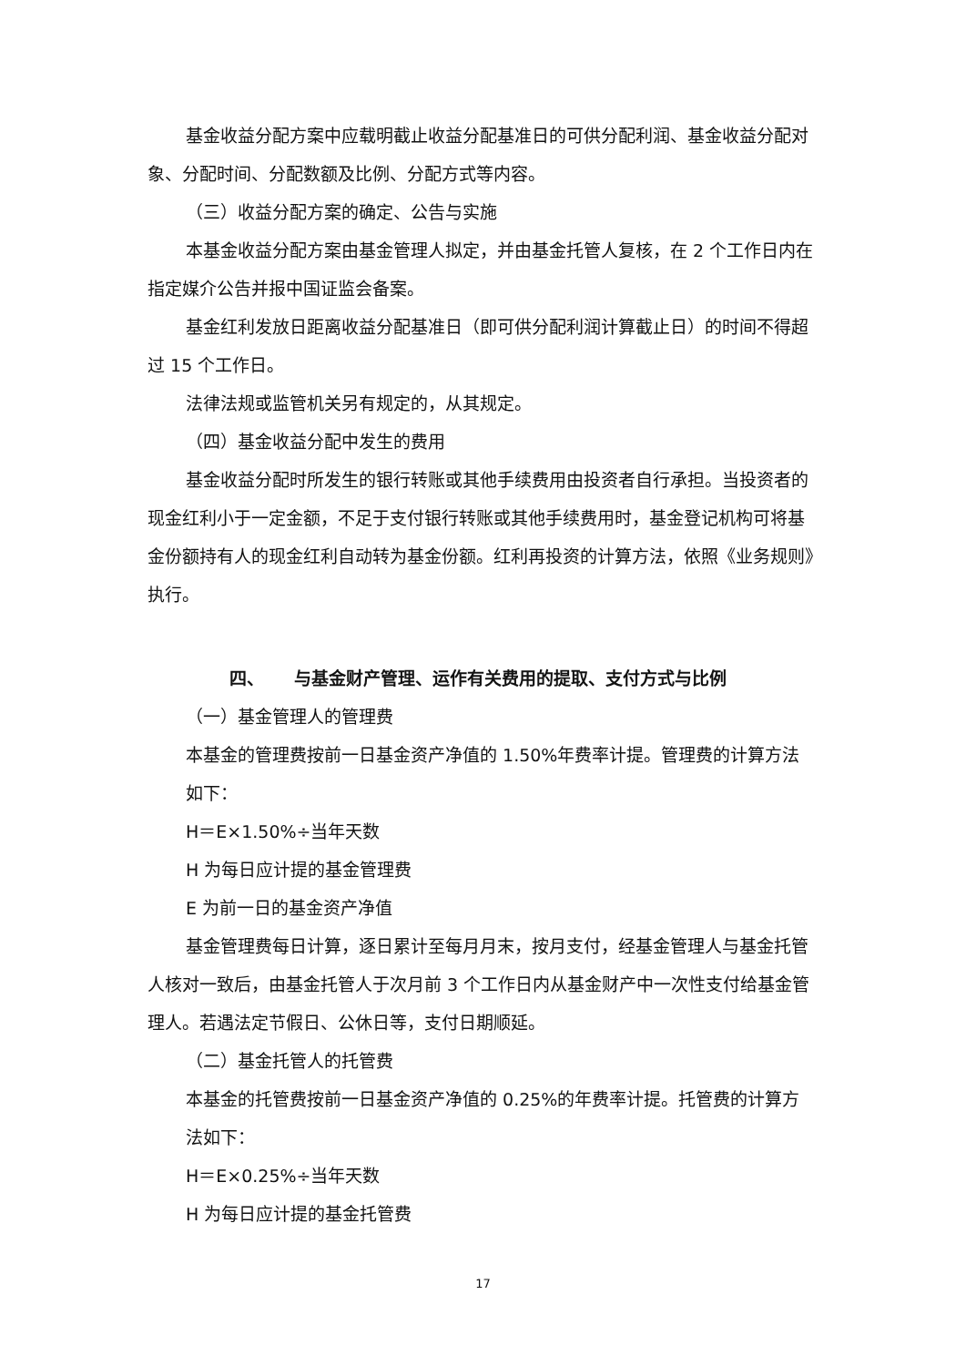基金收益分配方案中应载明截止收益分配基准日的可供分配利润、基金收益分配对象、分配时间、分配数额及比例、分配方式等内容。
（三）收益分配方案的确定、公告与实施
本基金收益分配方案由基金管理人拟定，并由基金托管人复核，在 2 个工作日内在指定媒介公告并报中国证监会备案。
基金红利发放日距离收益分配基准日（即可供分配利润计算截止日）的时间不得超过 15 个工作日。
法律法规或监管机关另有规定的，从其规定。
（四）基金收益分配中发生的费用
基金收益分配时所发生的银行转账或其他手续费用由投资者自行承担。当投资者的现金红利小于一定金额，不足于支付银行转账或其他手续费用时，基金登记机构可将基金份额持有人的现金红利自动转为基金份额。红利再投资的计算方法，依照《业务规则》执行。
四、 与基金财产管理、运作有关费用的提取、支付方式与比例
（一）基金管理人的管理费
本基金的管理费按前一日基金资产净值的 1.50%年费率计提。管理费的计算方法如下：
H＝E×1.50%÷当年天数
H 为每日应计提的基金管理费
E 为前一日的基金资产净值
基金管理费每日计算，逐日累计至每月月末，按月支付，经基金管理人与基金托管人核对一致后，由基金托管人于次月前 3 个工作日内从基金财产中一次性支付给基金管理人。若遇法定节假日、公休日等，支付日期顺延。
（二）基金托管人的托管费
本基金的托管费按前一日基金资产净值的 0.25%的年费率计提。托管费的计算方法如下：
H＝E×0.25%÷当年天数
H 为每日应计提的基金托管费
17